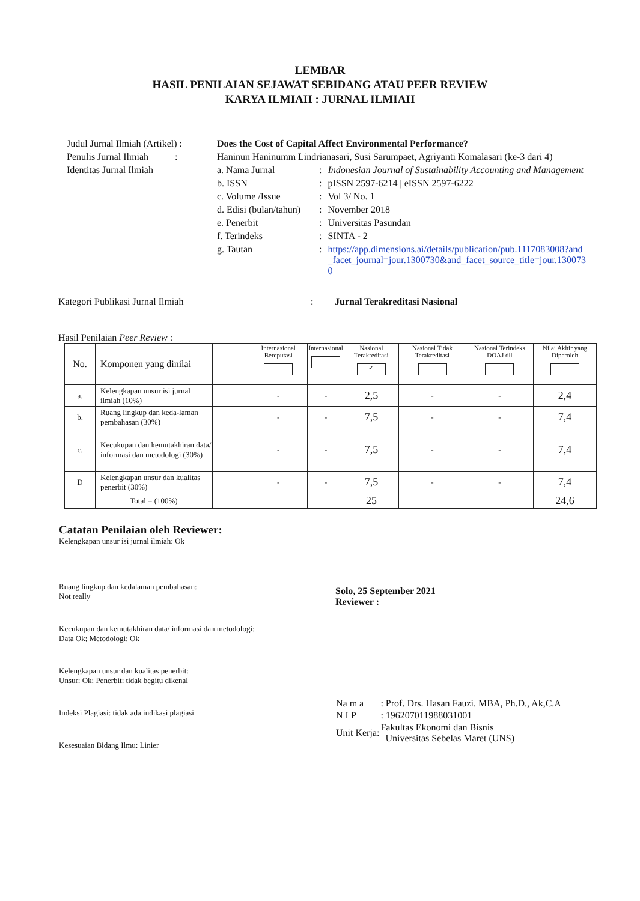LEMBAR
HASIL PENILAIAN SEJAWAT SEBIDANG ATAU PEER REVIEW
KARYA ILMIAH : JURNAL ILMIAH
| Judul Jurnal Ilmiah (Artikel) : | Does the Cost of Capital Affect Environmental Performance? | | |
| Penulis Jurnal Ilmiah : | Haninun Haninumm Lindrianasari, Susi Sarumpaet, Agriyanti Komalasari (ke-3 dari 4) | | |
| Identitas Jurnal Ilmiah | a. Nama Jurnal | : | Indonesian Journal of Sustainability Accounting and Management |
| | b. ISSN | : | pISSN 2597-6214 / eISSN 2597-6222 |
| | c. Volume /Issue | : | Vol 3/ No. 1 |
| | d. Edisi (bulan/tahun) | : | November 2018 |
| | e. Penerbit | : | Universitas Pasundan |
| | f. Terindeks | : | SINTA - 2 |
| | g. Tautan | : | https://app.dimensions.ai/details/publication/pub.1117083008?and_facet_journal=jour.1300730&and_facet_source_title=jour.1300730 |
Kategori Publikasi Jurnal Ilmiah: Jurnal Terakreditasi Nasional
Hasil Penilaian Peer Review :
| No. | Komponen yang dinilai | | Internasional Bereputasi | Internasional | Nasional Terakreditasi ✓ | Nasional Tidak Terakreditasi | Nasional Terindeks DOAJ dll | Nilai Akhir yang Diperoleh |
| --- | --- | --- | --- | --- | --- | --- | --- | --- |
| a. | Kelengkapan unsur isi jurnal ilmiah (10%) | | - | - | 2,5 | - | - | 2,4 |
| b. | Ruang lingkup dan keda-laman pembahasan (30%) | | - | - | 7,5 | - | - | 7,4 |
| c. | Kecukupan dan kemutakhiran data/ informasi dan metodologi (30%) | | - | - | 7,5 | - | - | 7,4 |
| D | Kelengkapan unsur dan kualitas penerbit (30%) | | - | - | 7,5 | - | - | 7,4 |
| | Total = (100%) | | | | 25 | | | 24,6 |
Catatan Penilaian oleh Reviewer:
Kelengkapan unsur isi jurnal ilmiah: Ok
Ruang lingkup dan kedalaman pembahasan:
Not really
Kecukupan dan kemutakhiran data/ informasi dan metodologi:
Data Ok; Metodologi: Ok
Kelengkapan unsur dan kualitas penerbit:
Unsur: Ok; Penerbit: tidak begitu dikenal
Indeksi Plagiasi: tidak ada indikasi plagiasi
Kesesuaian Bidang Ilmu: Linier
Solo, 25 September 2021
Reviewer :
| Na m a | : Prof. Drs. Hasan Fauzi. MBA, Ph.D., Ak,C.A |
| N I P | : 196207011988031001 |
| Unit Kerja: | Fakultas Ekonomi dan Bisnis Universitas Sebelas Maret (UNS) |